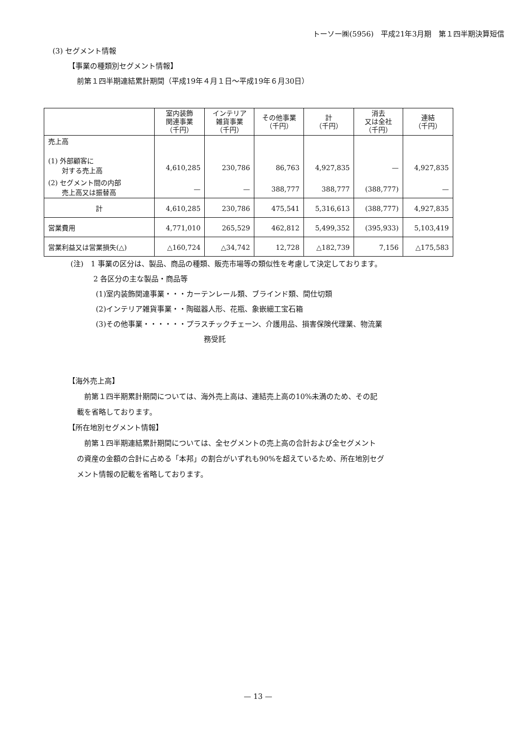トーソー㈱(5956)　平成21年3月期　第１四半期決算短信
(3) セグメント情報
【事業の種類別セグメント情報】
前第１四半期連結累計期間（平成19年４月１日～平成19年６月30日）
| | 室内装飾 関連事業 （千円） | インテリア 雑貨事業 （千円） | その他事業 （千円） | 計 （千円） | 消去 又は全社 （千円） | 連結 （千円） |
| --- | --- | --- | --- | --- | --- | --- |
| 売上高 (1) 外部顧客に 対する売上高 | 4,610,285 | 230,786 | 86,763 | 4,927,835 | — | 4,927,835 |
| (2) セグメント間の内部 売上高又は振替高 | — | — | 388,777 | 388,777 | (388,777) | — |
| 計 | 4,610,285 | 230,786 | 475,541 | 5,316,613 | (388,777) | 4,927,835 |
| 営業費用 | 4,771,010 | 265,529 | 462,812 | 5,499,352 | (395,933) | 5,103,419 |
| 営業利益又は営業損失(△) | △160,724 | △34,742 | 12,728 | △182,739 | 7,156 | △175,583 |
(注)　1 事業の区分は、製品、商品の種類、販売市場等の類似性を考慮して決定しております。
2 各区分の主な製品・商品等
(1)室内装飾関連事業・・・カーテンレール類、ブラインド類、間仕切類
(2)インテリア雑貨事業・・陶磁器人形、花瓶、象嵌細工宝石箱
(3)その他事業・・・・・・プラスチックチェーン、介護用品、損害保険代理業、物流業
務受託
【海外売上高】
　前第１四半期累計期間については、海外売上高は、連結売上高の10%未満のため、その記
載を省略しております。
【所在地別セグメント情報】
　前第１四半期連結累計期間については、全セグメントの売上高の合計および全セグメント
の資産の金額の合計に占める「本邦」の割合がいずれも90%を超えているため、所在地別セグ
メント情報の記載を省略しております。
— 13 —